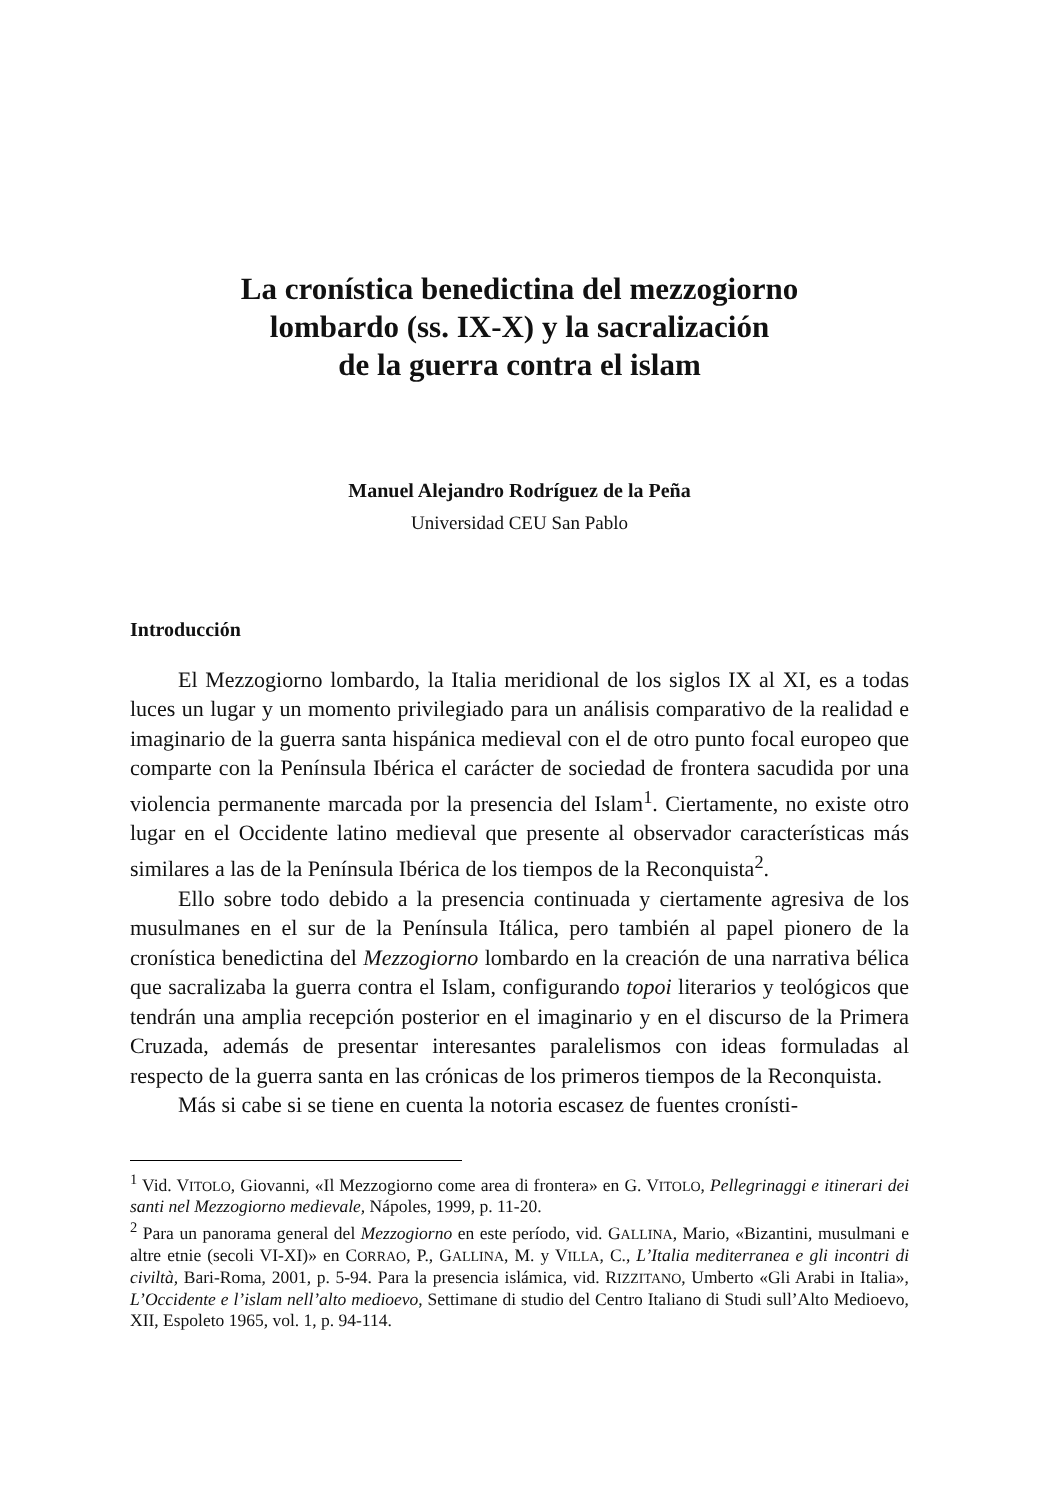La cronística benedictina del mezzogiorno
lombardo (ss. IX-X) y la sacralización
de la guerra contra el islam
Manuel Alejandro Rodríguez de la Peña
Universidad CEU San Pablo
Introducción
El Mezzogiorno lombardo, la Italia meridional de los siglos IX al XI, es a todas luces un lugar y un momento privilegiado para un análisis comparativo de la realidad e imaginario de la guerra santa hispánica medieval con el de otro punto focal europeo que comparte con la Península Ibérica el carácter de sociedad de frontera sacudida por una violencia permanente marcada por la presencia del Islam<sup>1</sup>. Ciertamente, no existe otro lugar en el Occidente latino medieval que presente al observador características más similares a las de la Península Ibérica de los tiempos de la Reconquista<sup>2</sup>.
Ello sobre todo debido a la presencia continuada y ciertamente agresiva de los musulmanes en el sur de la Península Itálica, pero también al papel pionero de la cronística benedictina del Mezzogiorno lombardo en la creación de una narrativa bélica que sacralizaba la guerra contra el Islam, configurando topoi literarios y teológicos que tendrán una amplia recepción posterior en el imaginario y en el discurso de la Primera Cruzada, además de presentar interesantes paralelismos con ideas formuladas al respecto de la guerra santa en las crónicas de los primeros tiempos de la Reconquista.
Más si cabe si se tiene en cuenta la notoria escasez de fuentes cronísti-
<sup>1</sup> Vid. VITOLO, Giovanni, «Il Mezzogiorno come area di frontera» en G. VITOLO, Pellegrinaggi e itinerari dei santi nel Mezzogiorno medievale, Nápoles, 1999, p. 11-20.
<sup>2</sup> Para un panorama general del Mezzogiorno en este período, vid. GALLINA, Mario, «Bizantini, musulmani e altre etnie (secoli VI-XI)» en CORRAO, P., GALLINA, M. y VILLA, C., L’Italia mediterranea e gli incontri di civiltà, Bari-Roma, 2001, p. 5-94. Para la presencia islámica, vid. RIZZITANO, Umberto «Gli Arabi in Italia», L’Occidente e l’islam nell’alto medioevo, Settimane di studio del Centro Italiano di Studi sull’Alto Medioevo, XII, Espoleto 1965, vol. 1, p. 94-114.